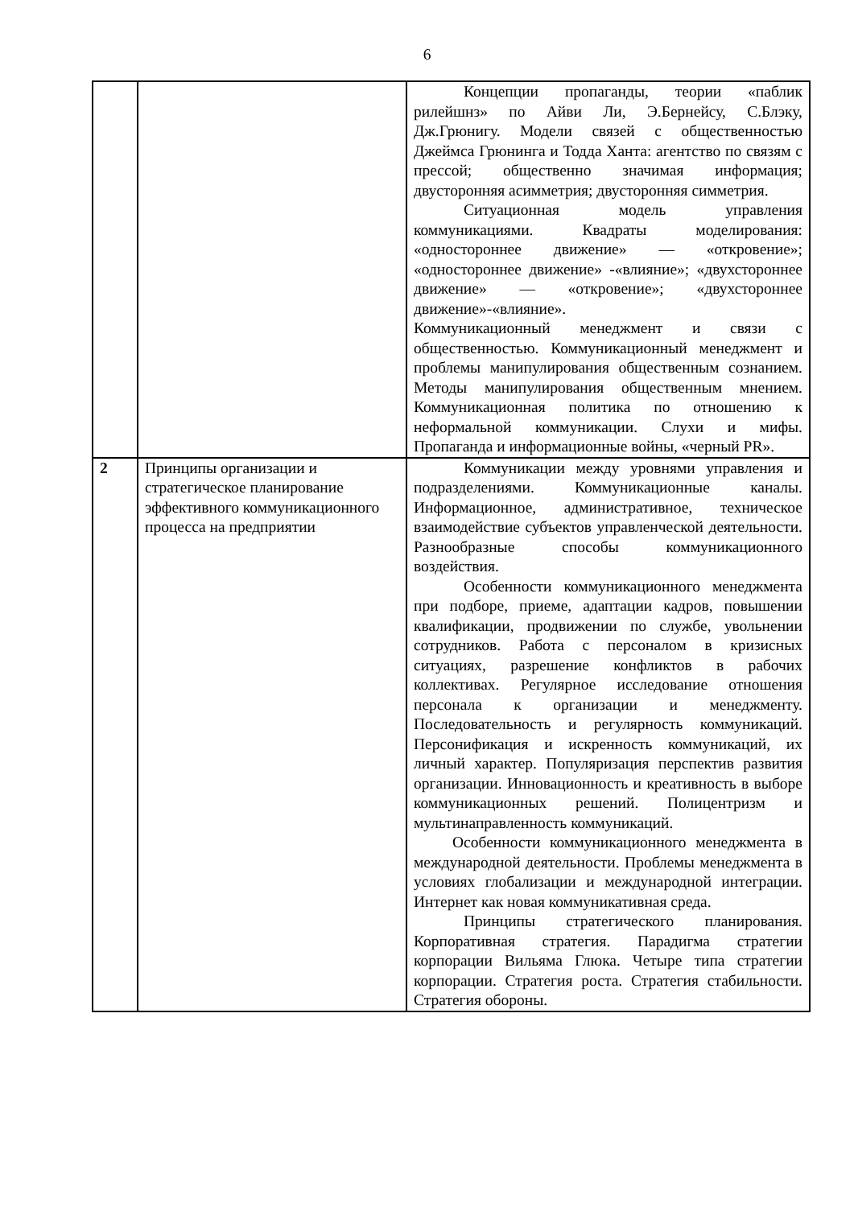6
| | | Концепции пропаганды, теории «паблик рилейшнз» по Айви Ли, Э.Бернейсу, С.Блэку, Дж.Грюнигу. Модели связей с общественностью Джеймса Грюнинга и Тодда Ханта: агентство по связям с прессой; общественно значимая информация; двусторонняя асимметрия; двусторонняя симметрия. Ситуационная модель управления коммуникациями. Квадраты моделирования: «одностороннее движение» — «откровение»; «одностороннее движение» -«влияние»; «двухстороннее движение» — «откровение»; «двухстороннее движение»-«влияние». Коммуникационный менеджмент и связи с общественностью. Коммуникационный менеджмент и проблемы манипулирования общественным сознанием. Методы манипулирования общественным мнением. Коммуникационная политика по отношению к неформальной коммуникации. Слухи и мифы. Пропаганда и информационные войны, «черный PR». |
| 2 | Принципы организации и стратегическое планирование эффективного коммуникационного процесса на предприятии | Коммуникации между уровнями управления и подразделениями. Коммуникационные каналы. Информационное, административное, техническое взаимодействие субъектов управленческой деятельности. Разнообразные способы коммуникационного воздействия. Особенности коммуникационного менеджмента при подборе, приеме, адаптации кадров, повышении квалификации, продвижении по службе, увольнении сотрудников. Работа с персоналом в кризисных ситуациях, разрешение конфликтов в рабочих коллективах. Регулярное исследование отношения персонала к организации и менеджменту. Последовательность и регулярность коммуникаций. Персонификация и искренность коммуникаций, их личный характер. Популяризация перспектив развития организации. Инновационность и креативность в выборе коммуникационных решений. Полицентризм и мультинаправленность коммуникаций. Особенности коммуникационного менеджмента в международной деятельности. Проблемы менеджмента в условиях глобализации и международной интеграции. Интернет как новая коммуникативная среда. Принципы стратегического планирования. Корпоративная стратегия. Парадигма стратегии корпорации Вильяма Глюка. Четыре типа стратегии корпорации. Стратегия роста. Стратегия стабильности. Стратегия обороны. |